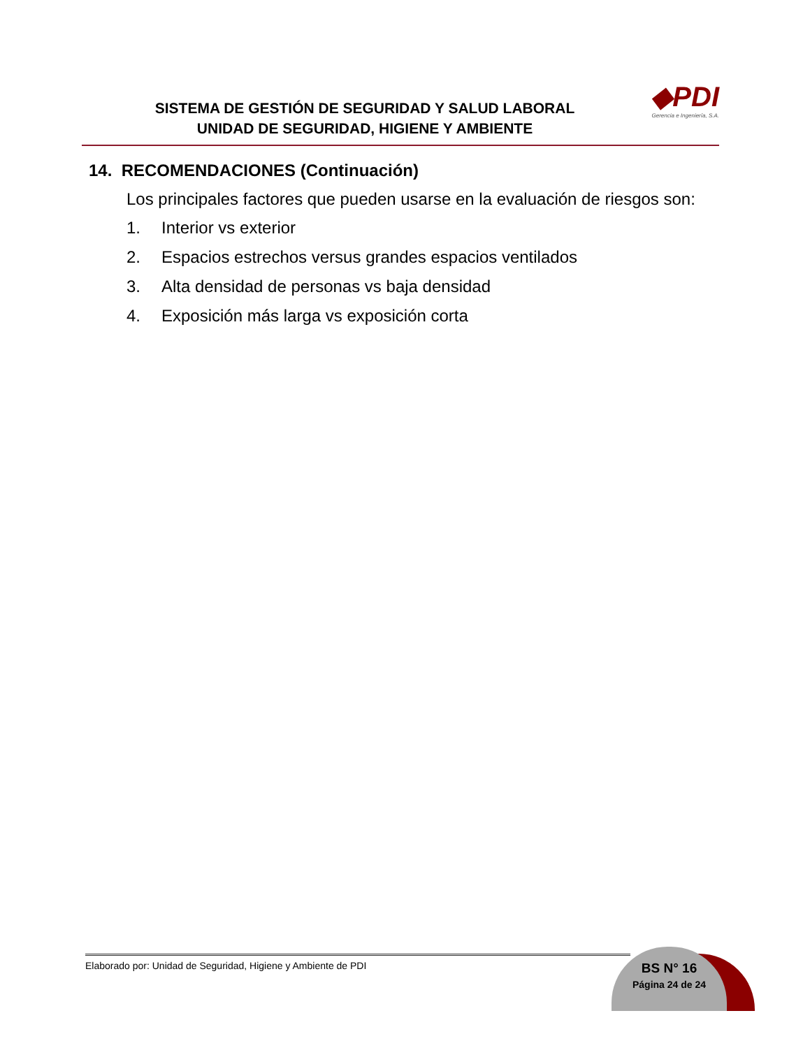SISTEMA DE GESTIÓN DE SEGURIDAD Y SALUD LABORAL
UNIDAD DE SEGURIDAD, HIGIENE Y AMBIENTE
◆PDI
Gerencia e Ingeniería, S.A.
14. RECOMENDACIONES (Continuación)
Los principales factores que pueden usarse en la evaluación de riesgos son:
1. Interior vs exterior
2. Espacios estrechos versus grandes espacios ventilados
3. Alta densidad de personas vs baja densidad
4. Exposición más larga vs exposición corta
BS N° 16
Página 24 de 24
Elaborado por: Unidad de Seguridad, Higiene y Ambiente de PDI